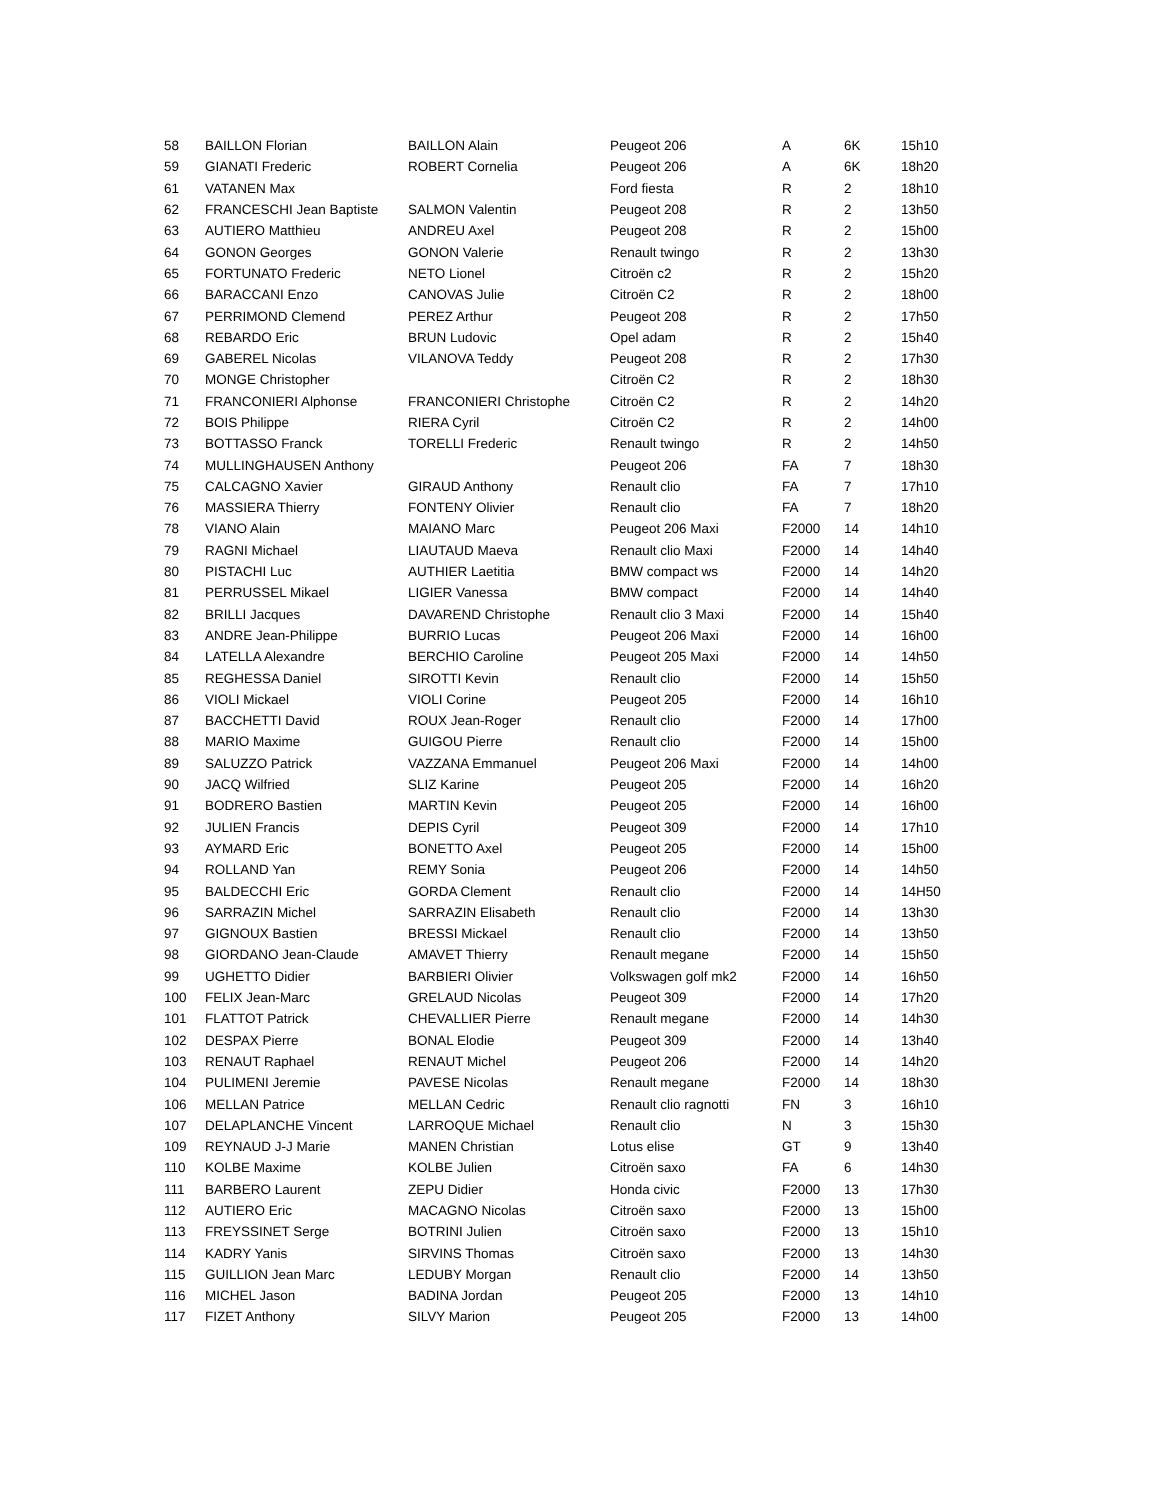| 58 | BAILLON Florian | BAILLON Alain | Peugeot 206 | A | 6K | 15h10 |
| 59 | GIANATI Frederic | ROBERT Cornelia | Peugeot 206 | A | 6K | 18h20 |
| 61 | VATANEN Max | | Ford fiesta | R | 2 | 18h10 |
| 62 | FRANCESCHI Jean Baptiste | SALMON Valentin | Peugeot 208 | R | 2 | 13h50 |
| 63 | AUTIERO Matthieu | ANDREU Axel | Peugeot 208 | R | 2 | 15h00 |
| 64 | GONON Georges | GONON Valerie | Renault twingo | R | 2 | 13h30 |
| 65 | FORTUNATO Frederic | NETO Lionel | Citroën c2 | R | 2 | 15h20 |
| 66 | BARACCANI Enzo | CANOVAS Julie | Citroën C2 | R | 2 | 18h00 |
| 67 | PERRIMOND Clemend | PEREZ Arthur | Peugeot 208 | R | 2 | 17h50 |
| 68 | REBARDO Eric | BRUN Ludovic | Opel adam | R | 2 | 15h40 |
| 69 | GABEREL Nicolas | VILANOVA Teddy | Peugeot 208 | R | 2 | 17h30 |
| 70 | MONGE Christopher | | Citroën C2 | R | 2 | 18h30 |
| 71 | FRANCONIERI Alphonse | FRANCONIERI Christophe | Citroën C2 | R | 2 | 14h20 |
| 72 | BOIS Philippe | RIERA Cyril | Citroën C2 | R | 2 | 14h00 |
| 73 | BOTTASSO Franck | TORELLI Frederic | Renault twingo | R | 2 | 14h50 |
| 74 | MULLINGHAUSEN Anthony | | Peugeot 206 | FA | 7 | 18h30 |
| 75 | CALCAGNO Xavier | GIRAUD Anthony | Renault clio | FA | 7 | 17h10 |
| 76 | MASSIERA Thierry | FONTENY Olivier | Renault clio | FA | 7 | 18h20 |
| 78 | VIANO Alain | MAIANO Marc | Peugeot 206 Maxi | F2000 | 14 | 14h10 |
| 79 | RAGNI Michael | LIAUTAUD Maeva | Renault clio Maxi | F2000 | 14 | 14h40 |
| 80 | PISTACHI Luc | AUTHIER Laetitia | BMW compact ws | F2000 | 14 | 14h20 |
| 81 | PERRUSSEL Mikael | LIGIER Vanessa | BMW compact | F2000 | 14 | 14h40 |
| 82 | BRILLI Jacques | DAVAREND Christophe | Renault clio 3 Maxi | F2000 | 14 | 15h40 |
| 83 | ANDRE Jean-Philippe | BURRIO Lucas | Peugeot 206 Maxi | F2000 | 14 | 16h00 |
| 84 | LATELLA Alexandre | BERCHIO Caroline | Peugeot 205 Maxi | F2000 | 14 | 14h50 |
| 85 | REGHESSA Daniel | SIROTTI Kevin | Renault clio | F2000 | 14 | 15h50 |
| 86 | VIOLI Mickael | VIOLI Corine | Peugeot 205 | F2000 | 14 | 16h10 |
| 87 | BACCHETTI David | ROUX Jean-Roger | Renault clio | F2000 | 14 | 17h00 |
| 88 | MARIO Maxime | GUIGOU Pierre | Renault clio | F2000 | 14 | 15h00 |
| 89 | SALUZZO Patrick | VAZZANA Emmanuel | Peugeot 206 Maxi | F2000 | 14 | 14h00 |
| 90 | JACQ Wilfried | SLIZ Karine | Peugeot 205 | F2000 | 14 | 16h20 |
| 91 | BODRERO Bastien | MARTIN Kevin | Peugeot 205 | F2000 | 14 | 16h00 |
| 92 | JULIEN Francis | DEPIS Cyril | Peugeot 309 | F2000 | 14 | 17h10 |
| 93 | AYMARD Eric | BONETTO Axel | Peugeot 205 | F2000 | 14 | 15h00 |
| 94 | ROLLAND Yan | REMY Sonia | Peugeot 206 | F2000 | 14 | 14h50 |
| 95 | BALDECCHI Eric | GORDA Clement | Renault clio | F2000 | 14 | 14H50 |
| 96 | SARRAZIN Michel | SARRAZIN Elisabeth | Renault clio | F2000 | 14 | 13h30 |
| 97 | GIGNOUX Bastien | BRESSI Mickael | Renault clio | F2000 | 14 | 13h50 |
| 98 | GIORDANO Jean-Claude | AMAVET Thierry | Renault megane | F2000 | 14 | 15h50 |
| 99 | UGHETTO Didier | BARBIERI Olivier | Volkswagen golf mk2 | F2000 | 14 | 16h50 |
| 100 | FELIX Jean-Marc | GRELAUD Nicolas | Peugeot 309 | F2000 | 14 | 17h20 |
| 101 | FLATTOT Patrick | CHEVALLIER Pierre | Renault megane | F2000 | 14 | 14h30 |
| 102 | DESPAX Pierre | BONAL Elodie | Peugeot 309 | F2000 | 14 | 13h40 |
| 103 | RENAUT Raphael | RENAUT Michel | Peugeot 206 | F2000 | 14 | 14h20 |
| 104 | PULIMENI Jeremie | PAVESE Nicolas | Renault megane | F2000 | 14 | 18h30 |
| 106 | MELLAN Patrice | MELLAN Cedric | Renault clio ragnotti | FN | 3 | 16h10 |
| 107 | DELAPLANCHE Vincent | LARROQUE Michael | Renault clio | N | 3 | 15h30 |
| 109 | REYNAUD J-J Marie | MANEN Christian | Lotus elise | GT | 9 | 13h40 |
| 110 | KOLBE Maxime | KOLBE Julien | Citroën saxo | FA | 6 | 14h30 |
| 111 | BARBERO Laurent | ZEPU Didier | Honda civic | F2000 | 13 | 17h30 |
| 112 | AUTIERO Eric | MACAGNO Nicolas | Citroën saxo | F2000 | 13 | 15h00 |
| 113 | FREYSSINET Serge | BOTRINI Julien | Citroën saxo | F2000 | 13 | 15h10 |
| 114 | KADRY Yanis | SIRVINS Thomas | Citroën saxo | F2000 | 13 | 14h30 |
| 115 | GUILLION Jean Marc | LEDUBY Morgan | Renault clio | F2000 | 14 | 13h50 |
| 116 | MICHEL Jason | BADINA Jordan | Peugeot 205 | F2000 | 13 | 14h10 |
| 117 | FIZET Anthony | SILVY Marion | Peugeot 205 | F2000 | 13 | 14h00 |